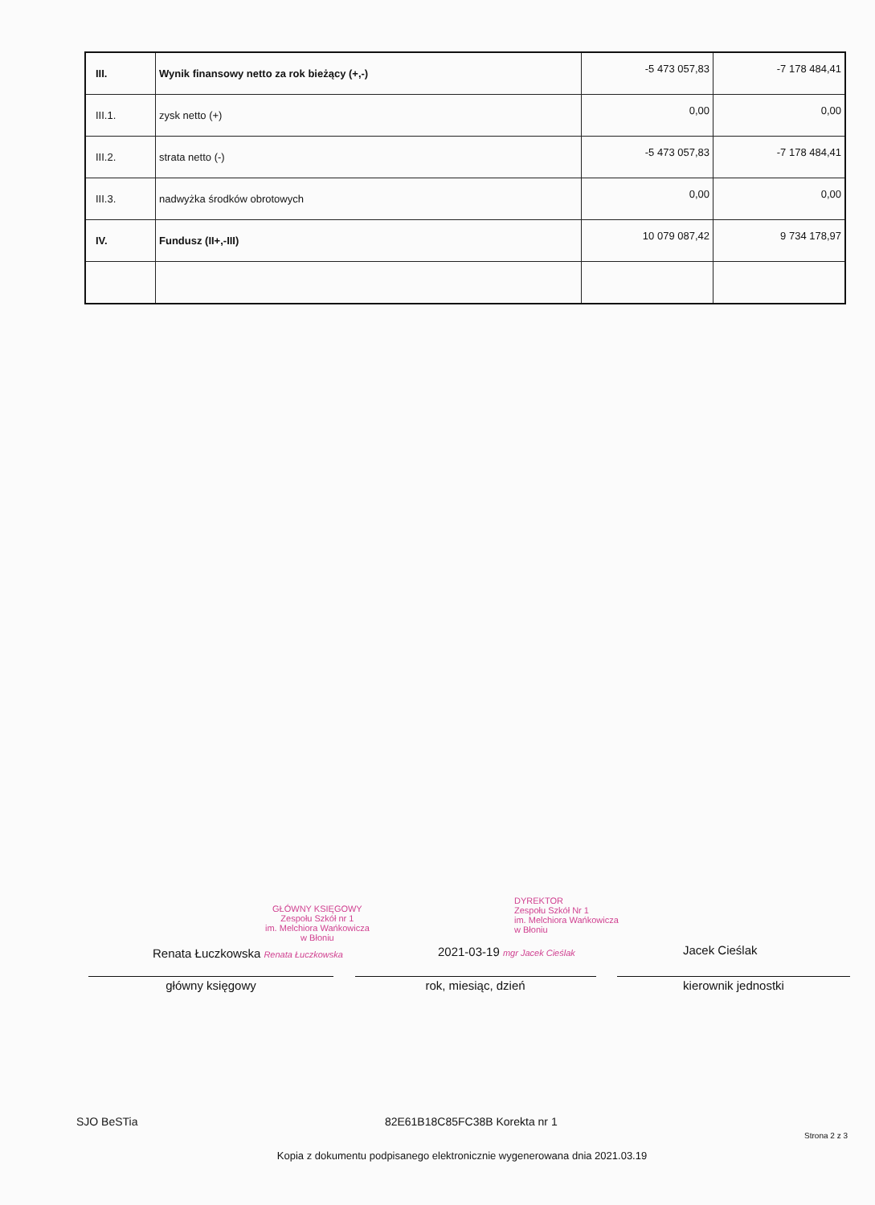| III. | Wynik finansowy netto za rok bieżący (+,-) | -5 473 057,83 | -7 178 484,41 |
| III.1. | zysk netto (+) | 0,00 | 0,00 |
| III.2. | strata netto (-) | -5 473 057,83 | -7 178 484,41 |
| III.3. | nadwyżka środków obrotowych | 0,00 | 0,00 |
| IV. | Fundusz (II+,-III) | 10 079 087,42 | 9 734 178,97 |
GŁÓWNY KSIĘGOWY
Zespołu Szkół nr 1
im. Melchiora Wańkowicza
w Błoniu
DYREKTOR
Zespołu Szkół Nr 1
im. Melchiora Wańkowicza
w Błoniu
Renata Łuczkowska Renata Łuczkowska
2021-03-19 mgr Jacek Cieślak Jacek Cieślak
główny księgowy rok, miesiąc, dzień kierownik jednostki
SJO BeSTia 82E61B18C85FC38B Korekta nr 1 Strona 2 z 3
Kopia z dokumentu podpisanego elektronicznie wygenerowana dnia 2021.03.19